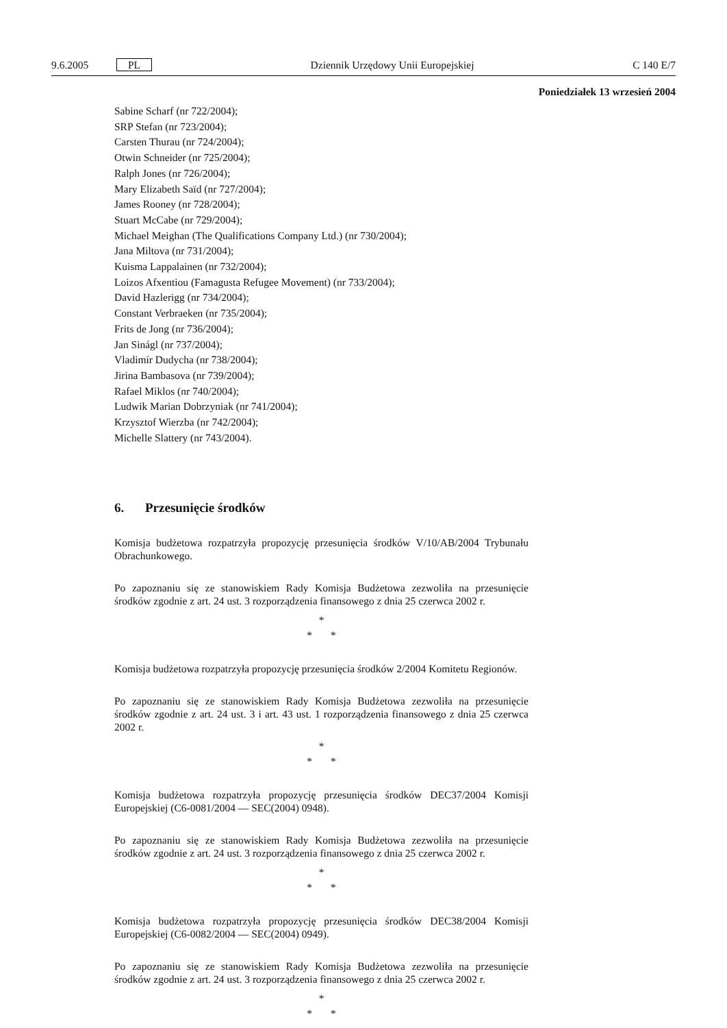9.6.2005
PL
Dziennik Urzędowy Unii Europejskiej
C 140 E/7
Poniedziałek 13 wrzesień 2004
Sabine Scharf (nr 722/2004);
SRP Stefan (nr 723/2004);
Carsten Thurau (nr 724/2004);
Otwin Schneider (nr 725/2004);
Ralph Jones (nr 726/2004);
Mary Elizabeth Saïd (nr 727/2004);
James Rooney (nr 728/2004);
Stuart McCabe (nr 729/2004);
Michael Meighan (The Qualifications Company Ltd.) (nr 730/2004);
Jana Miltova (nr 731/2004);
Kuisma Lappalainen (nr 732/2004);
Loizos Afxentiou (Famagusta Refugee Movement) (nr 733/2004);
David Hazlerigg (nr 734/2004);
Constant Verbraeken (nr 735/2004);
Frits de Jong (nr 736/2004);
Jan Sinágl (nr 737/2004);
Vladimír Dudycha (nr 738/2004);
Jirina Bambasova (nr 739/2004);
Rafael Miklos (nr 740/2004);
Ludwik Marian Dobrzyniak (nr 741/2004);
Krzysztof Wierzba (nr 742/2004);
Michelle Slattery (nr 743/2004).
6. Przesunięcie środków
Komisja budżetowa rozpatrzyła propozycję przesunięcia środków V/10/AB/2004 Trybunału Obrachunkowego.
Po zapoznaniu się ze stanowiskiem Rady Komisja Budżetowa zezwoliła na przesunięcie środków zgodnie z art. 24 ust. 3 rozporządzenia finansowego z dnia 25 czerwca 2002 r.
*
* *
Komisja budżetowa rozpatrzyła propozycję przesunięcia środków 2/2004 Komitetu Regionów.
Po zapoznaniu się ze stanowiskiem Rady Komisja Budżetowa zezwoliła na przesunięcie środków zgodnie z art. 24 ust. 3 i art. 43 ust. 1 rozporządzenia finansowego z dnia 25 czerwca 2002 r.
*
* *
Komisja budżetowa rozpatrzyła propozycję przesunięcia środków DEC37/2004 Komisji Europejskiej (C6-0081/2004 — SEC(2004) 0948).
Po zapoznaniu się ze stanowiskiem Rady Komisja Budżetowa zezwoliła na przesunięcie środków zgodnie z art. 24 ust. 3 rozporządzenia finansowego z dnia 25 czerwca 2002 r.
*
* *
Komisja budżetowa rozpatrzyła propozycję przesunięcia środków DEC38/2004 Komisji Europejskiej (C6-0082/2004 — SEC(2004) 0949).
Po zapoznaniu się ze stanowiskiem Rady Komisja Budżetowa zezwoliła na przesunięcie środków zgodnie z art. 24 ust. 3 rozporządzenia finansowego z dnia 25 czerwca 2002 r.
*
* *